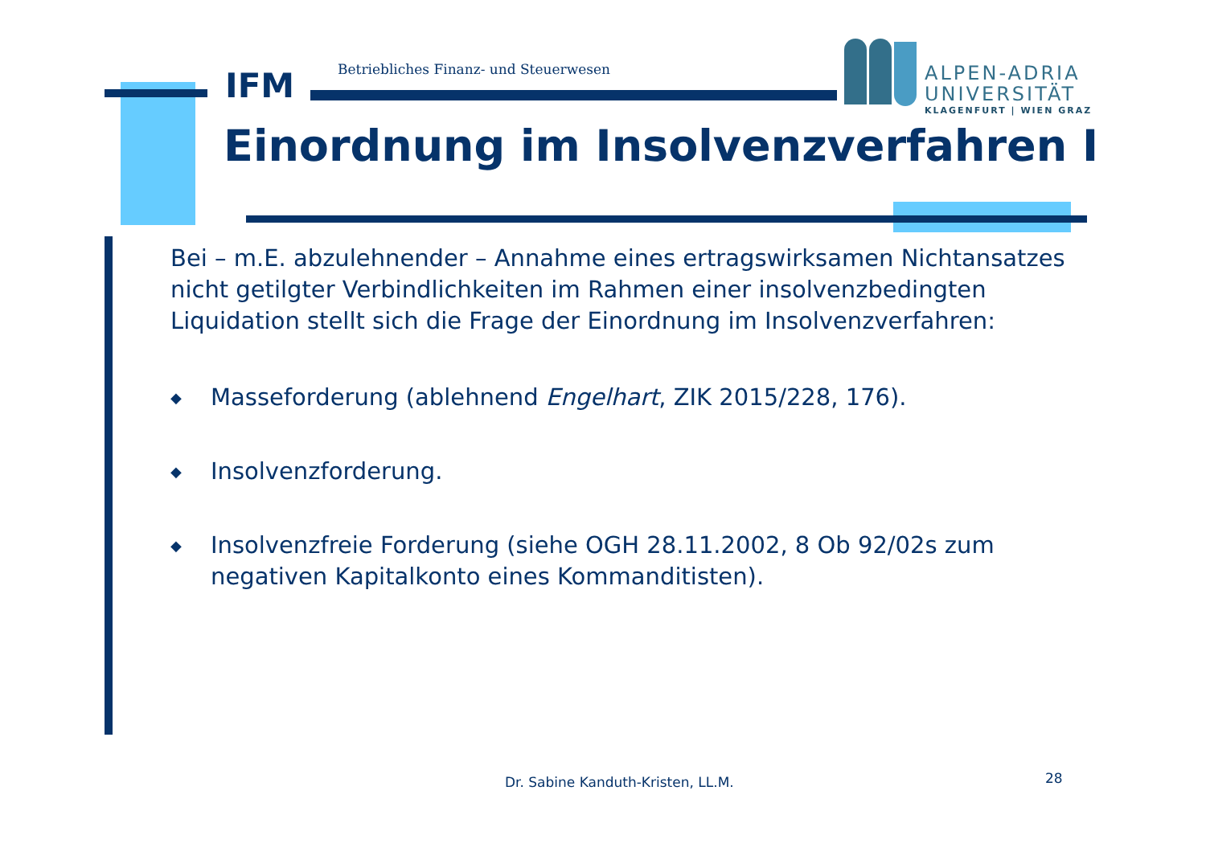IFM
Betriebliches Finanz- und Steuerwesen
ALPEN-ADRIA
UNIVERSITÄT
KLAGENFURT | WIEN GRAZ
Einordnung im Insolvenzverfahren I
Bei – m.E. abzulehnender – Annahme eines ertragswirksamen Nichtansatzes nicht getilgter Verbindlichkeiten im Rahmen einer insolvenzbedingten Liquidation stellt sich die Frage der Einordnung im Insolvenzverfahren:
◆ Masseforderung (ablehnend Engelhart, ZIK 2015/228, 176).
◆ Insolvenzforderung.
◆ Insolvenzfreie Forderung (siehe OGH 28.11.2002, 8 Ob 92/02s zum negativen Kapitalkonto eines Kommanditisten).
Dr. Sabine Kanduth-Kristen, LL.M.
28